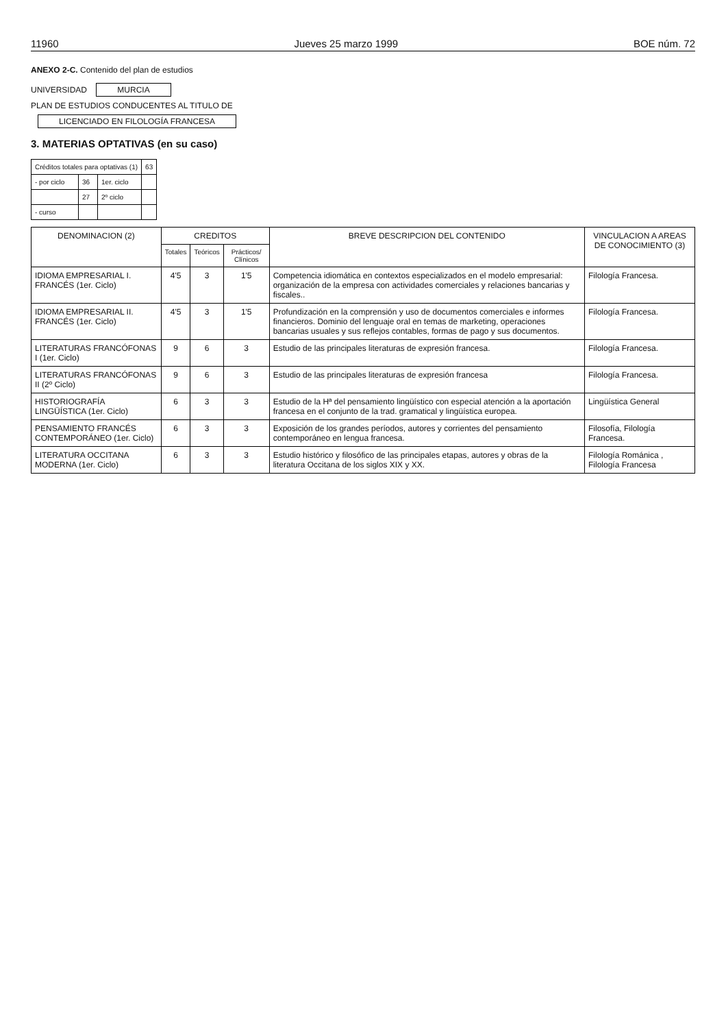11960 Jueves 25 marzo 1999 BOE núm. 72
ANEXO 2-C. Contenido del plan de estudios
UNIVERSIDAD MURCIA
PLAN DE ESTUDIOS CONDUCENTES AL TITULO DE
LICENCIADO EN FILOLOGÍA FRANCESA
3. MATERIAS OPTATIVAS (en su caso)
| Créditos totales para optativas (1) | | | 63 |
| - por ciclo | 36 | 1er. ciclo | |
| | 27 | 2º ciclo | |
| - curso | | | |
| DENOMINACION (2) | CREDITOS | | | BREVE DESCRIPCION DEL CONTENIDO | VINCULACION A AREAS DE CONOCIMIENTO (3) |
| --- | --- | --- | --- | --- | --- |
| | Totales | Teóricos | Prácticos/ Clínicos | | |
| IDIOMA EMPRESARIAL I. FRANCÉS (1er. Ciclo) | 4'5 | 3 | 1'5 | Competencia idiomática en contextos especializados en el modelo empresarial: organización de la empresa con actividades comerciales y relaciones bancarias y fiscales.. | Filología Francesa. |
| IDIOMA EMPRESARIAL II. FRANCÉS (1er. Ciclo) | 4'5 | 3 | 1'5 | Profundización en la comprensión y uso de documentos comerciales e informes financieros. Dominio del lenguaje oral en temas de marketing, operaciones bancarias usuales y sus reflejos contables, formas de pago y sus documentos. | Filología Francesa. |
| LITERATURAS FRANCÓFONAS I (1er. Ciclo) | 9 | 6 | 3 | Estudio de las principales literaturas de expresión francesa. | Filología Francesa. |
| LITERATURAS FRANCÓFONAS II (2º Ciclo) | 9 | 6 | 3 | Estudio de las principales literaturas de expresión francesa | Filología Francesa. |
| HISTORIOGRAFÍA LINGÜÍSTICA (1er. Ciclo) | 6 | 3 | 3 | Estudio de la Hª del pensamiento lingüístico con especial atención a la aportación francesa en el conjunto de la trad. gramatical y lingüística europea. | Lingüística General |
| PENSAMIENTO FRANCÉS CONTEMPORÁNEO (1er. Ciclo) | 6 | 3 | 3 | Exposición de los grandes períodos, autores y corrientes del pensamiento contemporáneo en lengua francesa. | Filosofía, Filología Francesa. |
| LITERATURA OCCITANA MODERNA (1er. Ciclo) | 6 | 3 | 3 | Estudio histórico y filosófico de las principales etapas, autores y obras de la literatura Occitana de los siglos XIX y XX. | Filología Románica , Filología Francesa |